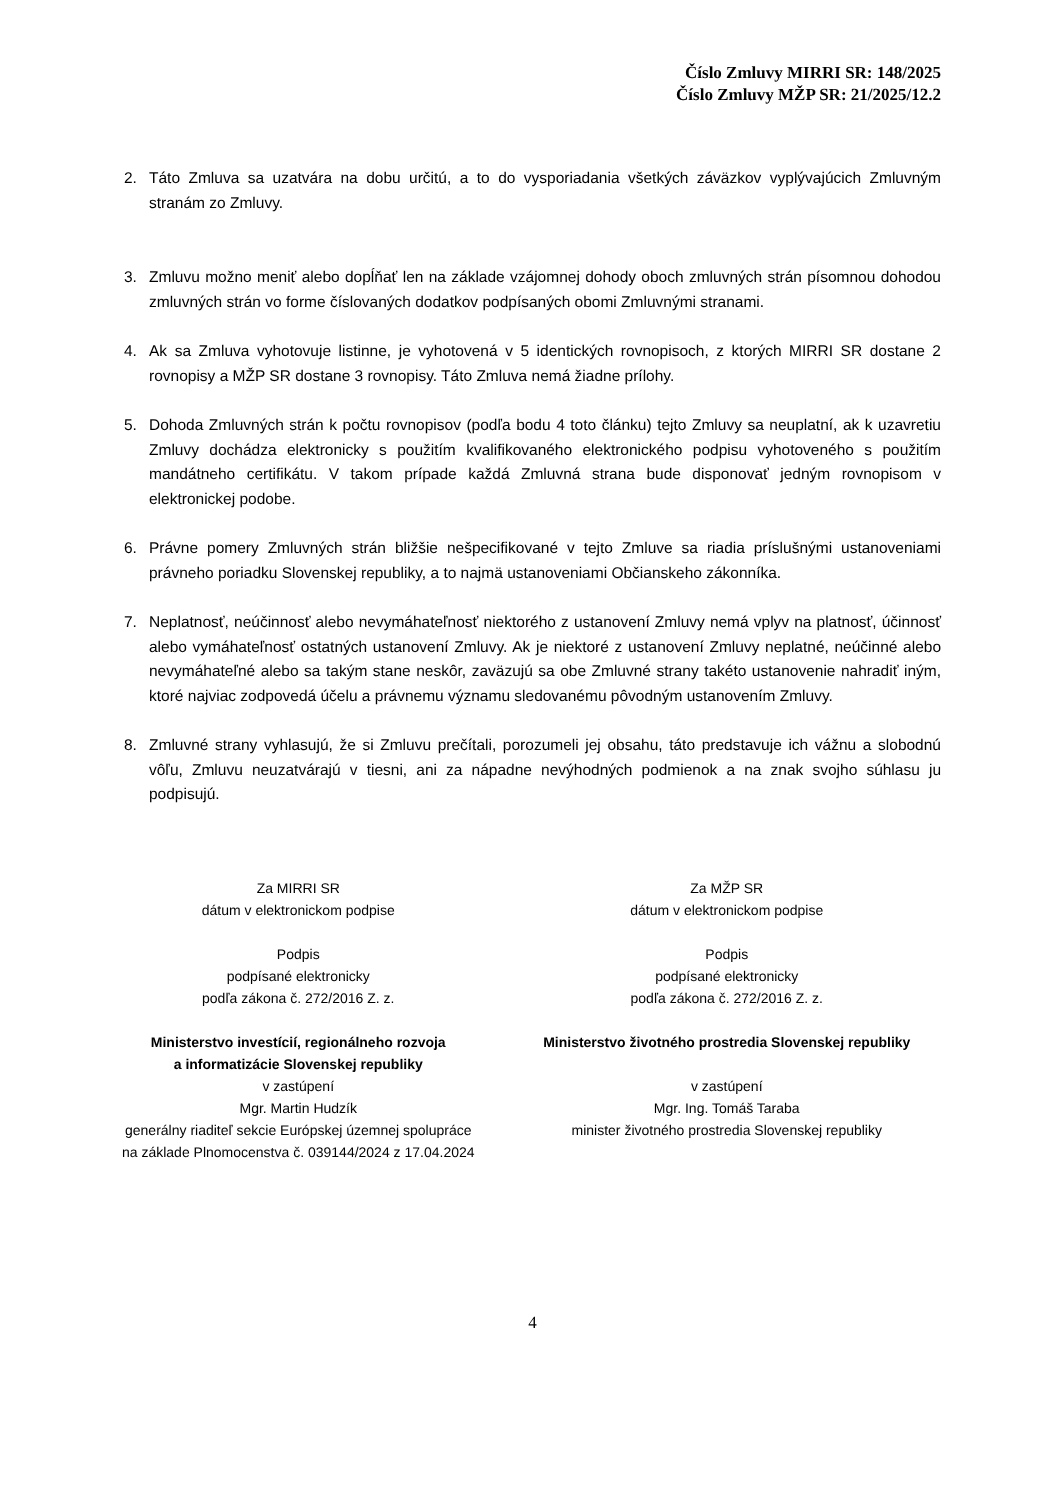Číslo Zmluvy MIRRI SR: 148/2025
Číslo Zmluvy MŽP SR: 21/2025/12.2
2. Táto Zmluva sa uzatvára na dobu určitú, a to do vysporiadania všetkých záväzkov vyplývajúcich Zmluvným stranám zo Zmluvy.
3. Zmluvu možno meniť alebo dopĺňať len na základe vzájomnej dohody oboch zmluvných strán písomnou dohodou zmluvných strán vo forme číslovaných dodatkov podpísaných obomi Zmluvnými stranami.
4. Ak sa Zmluva vyhotovuje listinne, je vyhotovená v 5 identických rovnopisoch, z ktorých MIRRI SR dostane 2 rovnopisy a MŽP SR dostane 3 rovnopisy. Táto Zmluva nemá žiadne prílohy.
5. Dohoda Zmluvných strán k počtu rovnopisov (podľa bodu 4 toto článku) tejto Zmluvy sa neuplatní, ak k uzavretiu Zmluvy dochádza elektronicky s použitím kvalifikovaného elektronického podpisu vyhotoveného s použitím mandátneho certifikátu. V takom prípade každá Zmluvná strana bude disponovať jedným rovnopisom v elektronickej podobe.
6. Právne pomery Zmluvných strán bližšie nešpecifikované v tejto Zmluve sa riadia príslušnými ustanoveniami právneho poriadku Slovenskej republiky, a to najmä ustanoveniami Občianskeho zákonníka.
7. Neplatnosť, neúčinnosť alebo nevymáhateľnosť niektorého z ustanovení Zmluvy nemá vplyv na platnosť, účinnosť alebo vymáhateľnosť ostatných ustanovení Zmluvy. Ak je niektoré z ustanovení Zmluvy neplatné, neúčinné alebo nevymáhateľné alebo sa takým stane neskôr, zaväzujú sa obe Zmluvné strany takéto ustanovenie nahradiť iným, ktoré najviac zodpovedá účelu a právnemu významu sledovanému pôvodným ustanovením Zmluvy.
8. Zmluvné strany vyhlasujú, že si Zmluvu prečítali, porozumeli jej obsahu, táto predstavuje ich vážnu a slobodnú vôľu, Zmluvu neuzatvárajú v tiesni, ani za nápadne nevýhodných podmienok a na znak svojho súhlasu ju podpisujú.
Za MIRRI SR
dátum v elektronickom podpise
Podpis
podpísané elektronicky
podľa zákona č. 272/2016 Z. z.
Ministerstvo investícií, regionálneho rozvoja
a informatizácie Slovenskej republiky
v zastúpení
Mgr. Martin Hudzík
generálny riaditeľ sekcie Európskej územnej spolupráce
na základe Plnomocenstva č. 039144/2024 z 17.04.2024
Za MŽP SR
dátum v elektronickom podpise
Podpis
podpísané elektronicky
podľa zákona č. 272/2016 Z. z.
Ministerstvo životného prostredia Slovenskej republiky
v zastúpení
Mgr. Ing. Tomáš Taraba
minister životného prostredia Slovenskej republiky
4